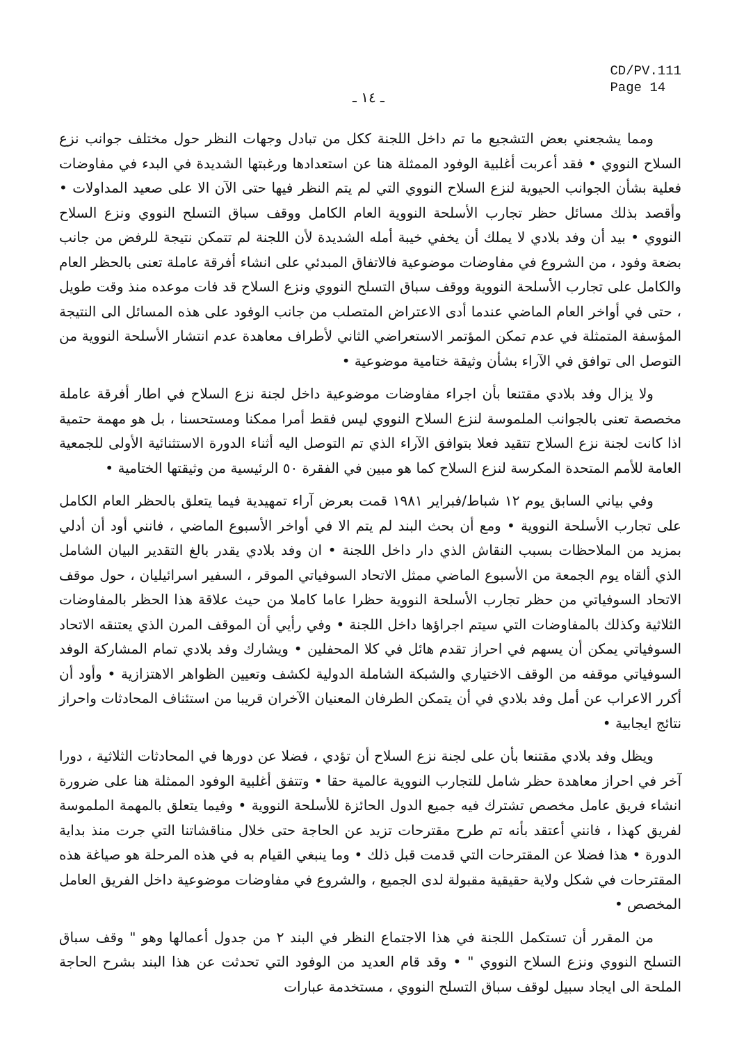CD/PV.111
Page 14
ـ ١٤ ـ
ومما يشجعني بعض التشجيع ما تم داخل اللجنة ككل من تبادل وجهات النظر حول مختلف جوانب نزع السلاح النووي • فقد أعربت أغلبية الوفود الممثلة هنا عن استعدادها ورغبتها الشديدة في البدء في مفاوضات فعلية بشأن الجوانب الحيوية لنزع السلاح النووي التي لم يتم النظر فيها حتى الآن الا على صعيد المداولات • وأقصد بذلك مسائل حظر تجارب الأسلحة النووية العام الكامل ووقف سباق التسلح النووي ونزع السلاح النووي • بيد أن وفد بلادي لا يملك أن يخفي خيبة أمله الشديدة لأن اللجنة لم تتمكن نتيجة للرفض من جانب بضعة وفود ، من الشروع في مفاوضات موضوعية فالاتفاق المبدئي على انشاء أفرقة عاملة تعنى بالحظر العام والكامل على تجارب الأسلحة النووية ووقف سباق التسلح النووي ونزع السلاح قد فات موعده منذ وقت طويل ، حتى في أواخر العام الماضي عندما أدى الاعتراض المتصلب من جانب الوفود على هذه المسائل الى النتيجة المؤسفة المتمثلة في عدم تمكن المؤتمر الاستعراضي الثاني لأطراف معاهدة عدم انتشار الأسلحة النووية من التوصل الى توافق في الآراء بشأن وثيقة ختامية موضوعية •
ولا يزال وفد بلادي مقتنعا بأن اجراء مفاوضات موضوعية داخل لجنة نزع السلاح في اطار أفرقة عاملة مخصصة تعنى بالجوانب الملموسة لنزع السلاح النووي ليس فقط أمرا ممكنا ومستحسنا ، بل هو مهمة حتمية اذا كانت لجنة نزع السلاح تتقيد فعلا بتوافق الآراء الذي تم التوصل اليه أثناء الدورة الاستثنائية الأولى للجمعية العامة للأمم المتحدة المكرسة لنزع السلاح كما هو مبين في الفقرة ٥٠ الرئيسية من وثيقتها الختامية •
وفي بياني السابق يوم ١٢ شباط/فبراير ١٩٨١ قمت بعرض آراء تمهيدية فيما يتعلق بالحظر العام الكامل على تجارب الأسلحة النووية • ومع أن بحث البند لم يتم الا في أواخر الأسبوع الماضي ، فانني أود أن أدلي بمزيد من الملاحظات بسبب النقاش الذي دار داخل اللجنة • ان وفد بلادي يقدر بالغ التقدير البيان الشامل الذي ألقاه يوم الجمعة من الأسبوع الماضي ممثل الاتحاد السوفياتي الموقر ، السفير اسرائيليان ، حول موقف الاتحاد السوفياتي من حظر تجارب الأسلحة النووية حظرا عاما كاملا من حيث علاقة هذا الحظر بالمفاوضات الثلاثية وكذلك بالمفاوضات التي سيتم اجراؤها داخل اللجنة • وفي رأيي أن الموقف المرن الذي يعتنقه الاتحاد السوفياتي يمكن أن يسهم في احراز تقدم هائل في كلا المحفلين • ويشارك وفد بلادي تمام المشاركة الوفد السوفياتي موقفه من الوقف الاختياري والشبكة الشاملة الدولية لكشف وتعيين الظواهر الاهتزازية • وأود أن أكرر الاعراب عن أمل وفد بلادي في أن يتمكن الطرفان المعنيان الآخران قريبا من استئناف المحادثات واحراز نتائج ايجابية •
ويظل وفد بلادي مقتنعا بأن على لجنة نزع السلاح أن تؤدي ، فضلا عن دورها في المحادثات الثلاثية ، دورا آخر في احراز معاهدة حظر شامل للتجارب النووية عالمية حقا • وتتفق أغلبية الوفود الممثلة هنا على ضرورة انشاء فريق عامل مخصص تشترك فيه جميع الدول الحائزة للأسلحة النووية • وفيما يتعلق بالمهمة الملموسة لفريق كهذا ، فانني أعتقد بأنه تم طرح مقترحات تزيد عن الحاجة حتى خلال مناقشاتنا التي جرت منذ بداية الدورة • هذا فضلا عن المقترحات التي قدمت قبل ذلك • وما ينبغي القيام به في هذه المرحلة هو صياغة هذه المقترحات في شكل ولاية حقيقية مقبولة لدى الجميع ، والشروع في مفاوضات موضوعية داخل الفريق العامل المخصص •
من المقرر أن تستكمل اللجنة في هذا الاجتماع النظر في البند ٢ من جدول أعمالها وهو " وقف سباق التسلح النووي ونزع السلاح النووي " • وقد قام العديد من الوفود التي تحدثت عن هذا البند بشرح الحاجة الملحة الى ايجاد سبيل لوقف سباق التسلح النووي ، مستخدمة عبارات